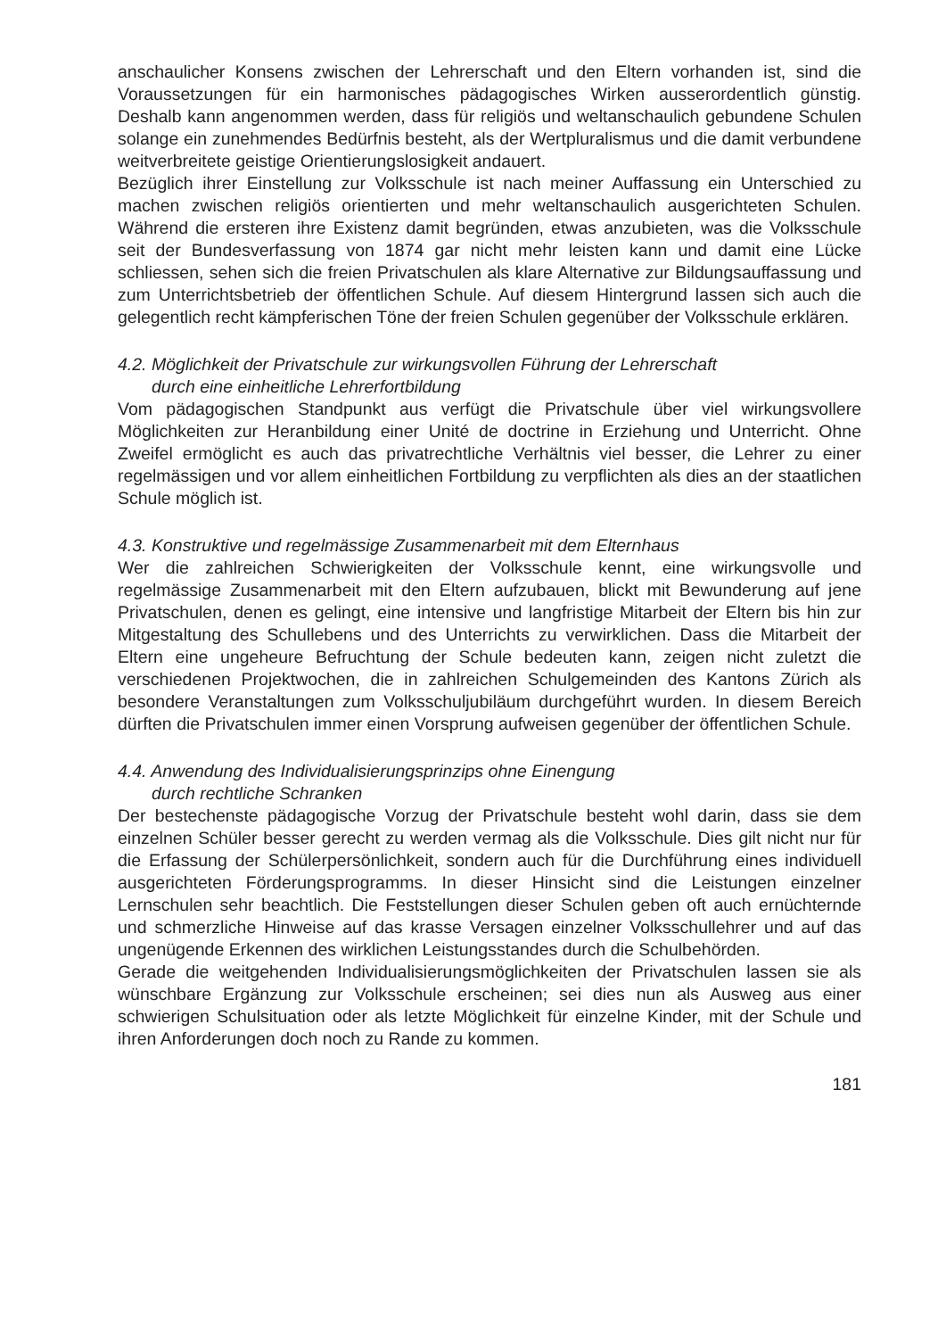anschaulicher Konsens zwischen der Lehrerschaft und den Eltern vorhanden ist, sind die Voraussetzungen für ein harmonisches pädagogisches Wirken ausserordentlich günstig. Deshalb kann angenommen werden, dass für religiös und weltanschaulich gebundene Schulen solange ein zunehmendes Bedürfnis besteht, als der Wertpluralismus und die damit verbundene weitverbreitete geistige Orientierungslosigkeit andauert.
Bezüglich ihrer Einstellung zur Volksschule ist nach meiner Auffassung ein Unterschied zu machen zwischen religiös orientierten und mehr weltanschaulich ausgerichteten Schulen. Während die ersteren ihre Existenz damit begründen, etwas anzubieten, was die Volksschule seit der Bundesverfassung von 1874 gar nicht mehr leisten kann und damit eine Lücke schliessen, sehen sich die freien Privatschulen als klare Alternative zur Bildungsauffassung und zum Unterrichtsbetrieb der öffentlichen Schule. Auf diesem Hintergrund lassen sich auch die gelegentlich recht kämpferischen Töne der freien Schulen gegenüber der Volksschule erklären.
4.2. Möglichkeit der Privatschule zur wirkungsvollen Führung der Lehrerschaft
durch eine einheitliche Lehrerfortbildung
Vom pädagogischen Standpunkt aus verfügt die Privatschule über viel wirkungsvollere Möglichkeiten zur Heranbildung einer Unité de doctrine in Erziehung und Unterricht. Ohne Zweifel ermöglicht es auch das privatrechtliche Verhältnis viel besser, die Lehrer zu einer regelmässigen und vor allem einheitlichen Fortbildung zu verpflichten als dies an der staatlichen Schule möglich ist.
4.3. Konstruktive und regelmässige Zusammenarbeit mit dem Elternhaus
Wer die zahlreichen Schwierigkeiten der Volksschule kennt, eine wirkungsvolle und regelmässige Zusammenarbeit mit den Eltern aufzubauen, blickt mit Bewunderung auf jene Privatschulen, denen es gelingt, eine intensive und langfristige Mitarbeit der Eltern bis hin zur Mitgestaltung des Schullebens und des Unterrichts zu verwirklichen. Dass die Mitarbeit der Eltern eine ungeheure Befruchtung der Schule bedeuten kann, zeigen nicht zuletzt die verschiedenen Projektwochen, die in zahlreichen Schulgemeinden des Kantons Zürich als besondere Veranstaltungen zum Volksschuljubiläum durchgeführt wurden. In diesem Bereich dürften die Privatschulen immer einen Vorsprung aufweisen gegenüber der öffentlichen Schule.
4.4. Anwendung des Individualisierungsprinzips ohne Einengung
durch rechtliche Schranken
Der bestechenste pädagogische Vorzug der Privatschule besteht wohl darin, dass sie dem einzelnen Schüler besser gerecht zu werden vermag als die Volksschule. Dies gilt nicht nur für die Erfassung der Schülerpersönlichkeit, sondern auch für die Durchführung eines individuell ausgerichteten Förderungsprogramms. In dieser Hinsicht sind die Leistungen einzelner Lernschulen sehr beachtlich. Die Feststellungen dieser Schulen geben oft auch ernüchternde und schmerzliche Hinweise auf das krasse Versagen einzelner Volksschullehrer und auf das ungenügende Erkennen des wirklichen Leistungsstandes durch die Schulbehörden.
Gerade die weitgehenden Individualisierungsmöglichkeiten der Privatschulen lassen sie als wünschbare Ergänzung zur Volksschule erscheinen; sei dies nun als Ausweg aus einer schwierigen Schulsituation oder als letzte Möglichkeit für einzelne Kinder, mit der Schule und ihren Anforderungen doch noch zu Rande zu kommen.
181